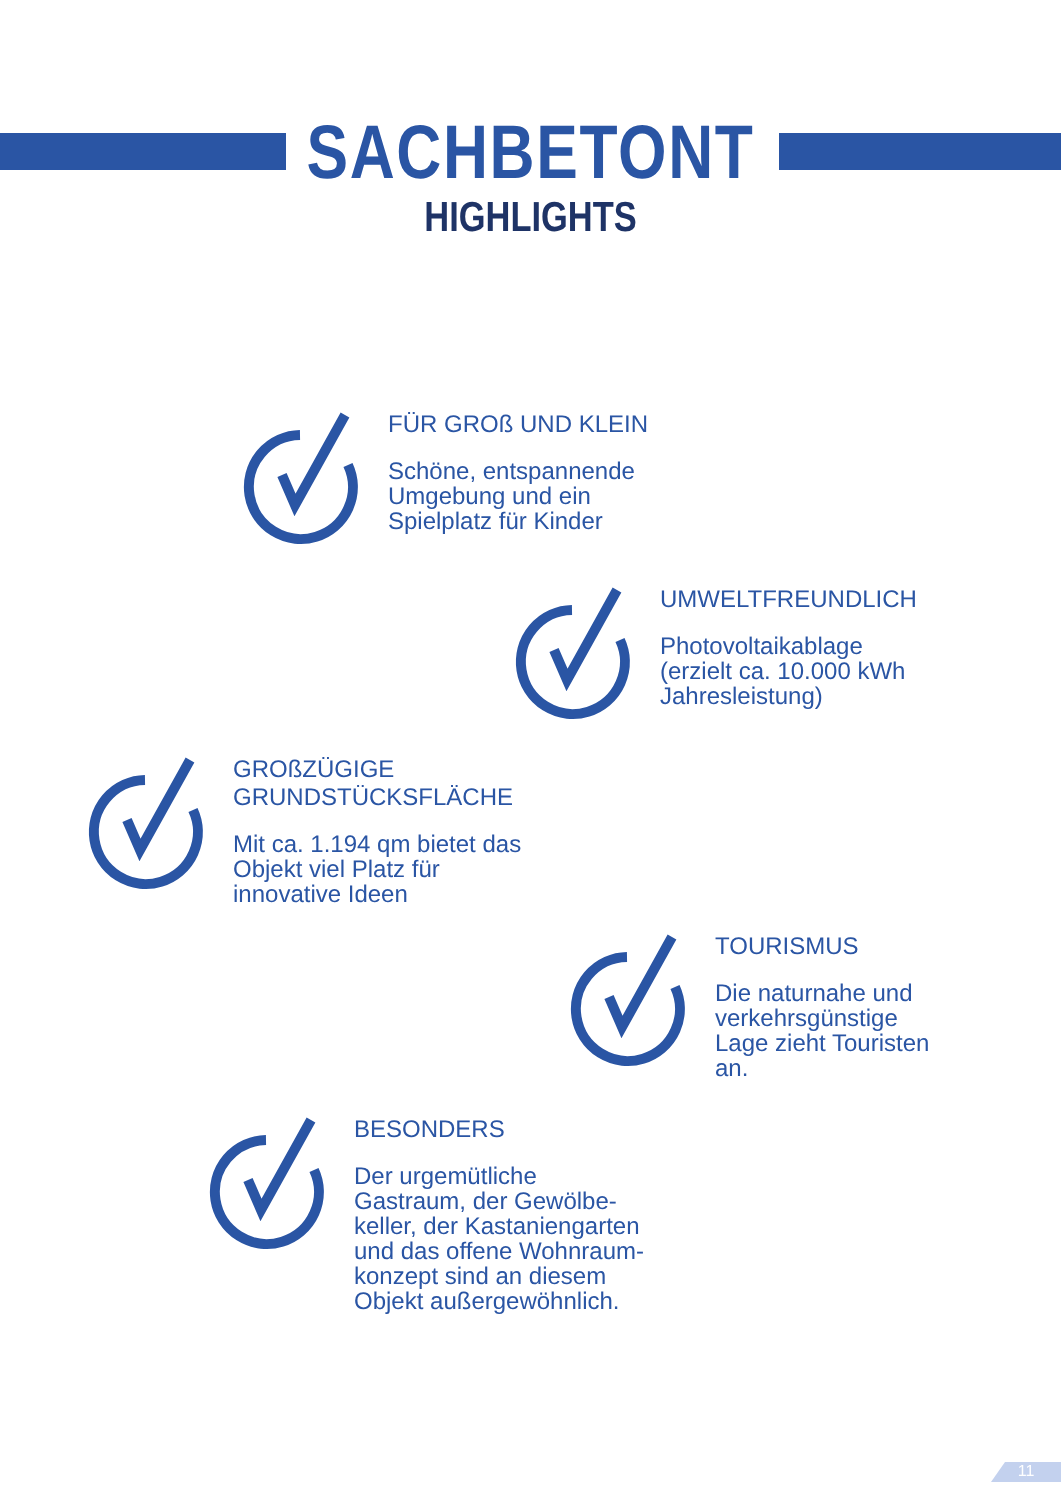SACHBETONT
HIGHLIGHTS
FÜR GROß UND KLEIN
Schöne, entspannende
Umgebung und ein
Spielplatz für Kinder
UMWELTFREUNDLICH
Photovoltaikablage
(erzielt ca. 10.000 kWh
Jahresleistung)
GROßZÜGIGE
GRUNDSTÜCKSFLÄCHE
Mit ca. 1.194 qm bietet das
Objekt viel Platz für
innovative Ideen
TOURISMUS
Die naturnahe und
verkehrsgünstige
Lage zieht Touristen
an.
BESONDERS
Der urgemütliche
Gastraum, der Gewölbe-
keller, der Kastaniengarten
und das offene Wohnraum-
konzept sind an diesem
Objekt außergewöhnlich.
11